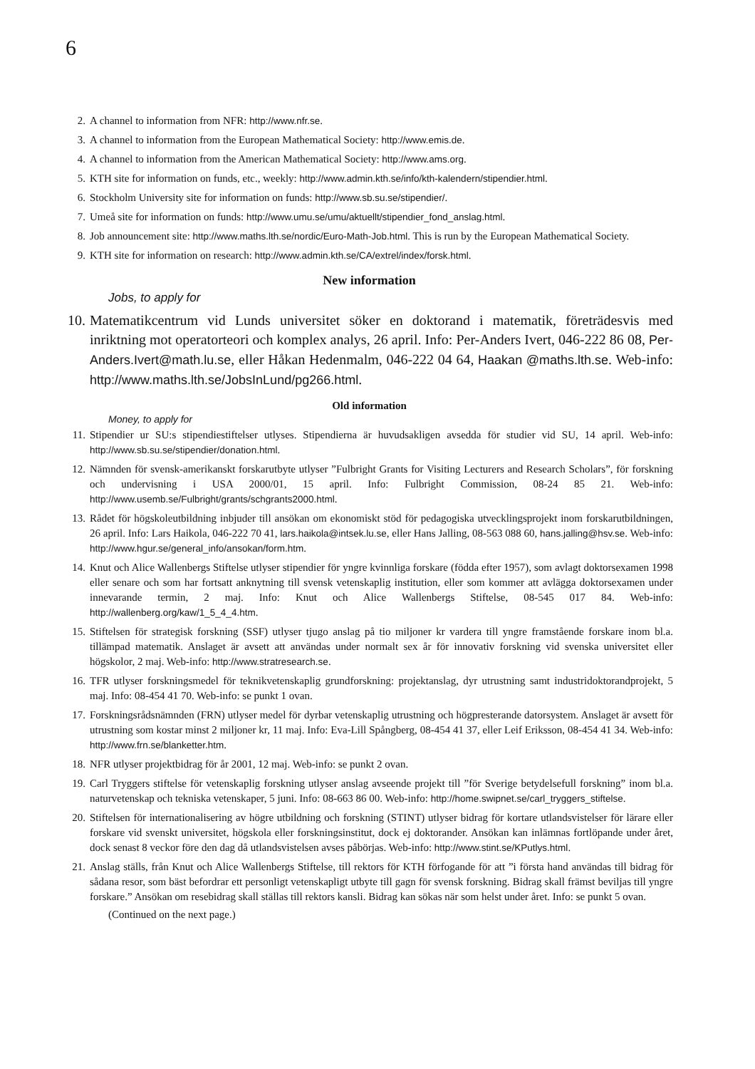6
2. A channel to information from NFR: http://www.nfr.se.
3. A channel to information from the European Mathematical Society: http://www.emis.de.
4. A channel to information from the American Mathematical Society: http://www.ams.org.
5. KTH site for information on funds, etc., weekly: http://www.admin.kth.se/info/kth-kalendern/stipendier.html.
6. Stockholm University site for information on funds: http://www.sb.su.se/stipendier/.
7. Umeå site for information on funds: http://www.umu.se/umu/aktuellt/stipendier_fond_anslag.html.
8. Job announcement site: http://www.maths.lth.se/nordic/Euro-Math-Job.html. This is run by the European Mathematical Society.
9. KTH site for information on research: http://www.admin.kth.se/CA/extrel/index/forsk.html.
New information
Jobs, to apply for
10. Matematikcentrum vid Lunds universitet söker en doktorand i matematik, företrädesvis med inriktning mot operatorteori och komplex analys, 26 april. Info: Per-Anders Ivert, 046-222 86 08, Per-Anders.Ivert@math.lu.se, eller Håkan Hedenmalm, 046-222 04 64, Haakan @maths.lth.se. Web-info: http://www.maths.lth.se/JobsInLund/pg266.html.
Old information
Money, to apply for
11. Stipendier ur SU:s stipendiestiftelser utlyses. Stipendierna är huvudsakligen avsedda för studier vid SU, 14 april. Web-info: http://www.sb.su.se/stipendier/donation.html.
12. Nämnden för svensk-amerikanskt forskarutbyte utlyser ”Fulbright Grants for Visiting Lecturers and Research Scholars”, för forskning och undervisning i USA 2000/01, 15 april. Info: Fulbright Commission, 08-24 85 21. Web-info: http://www.usemb.se/Fulbright/grants/schgrants2000.html.
13. Rådet för högskoleutbildning inbjuder till ansökan om ekonomiskt stöd för pedagogiska utvecklingsprojekt inom forskarutbildningen, 26 april. Info: Lars Haikola, 046-222 70 41, lars.haikola@intsek.lu.se, eller Hans Jalling, 08-563 088 60, hans.jalling@hsv.se. Web-info: http://www.hgur.se/general_info/ansokan/form.htm.
14. Knut och Alice Wallenbergs Stiftelse utlyser stipendier för yngre kvinnliga forskare (födda efter 1957), som avlagt doktorsexamen 1998 eller senare och som har fortsatt anknytning till svensk vetenskaplig institution, eller som kommer att avlägga doktorsexamen under innevarande termin, 2 maj. Info: Knut och Alice Wallenbergs Stiftelse, 08-545 017 84. Web-info: http://wallenberg.org/kaw/1_5_4_4.htm.
15. Stiftelsen för strategisk forskning (SSF) utlyser tjugo anslag på tio miljoner kr vardera till yngre framstående forskare inom bl.a. tillämpad matematik. Anslaget är avsett att användas under normalt sex år för innovativ forskning vid svenska universitet eller högskolor, 2 maj. Web-info: http://www.stratresearch.se.
16. TFR utlyser forskningsmedel för teknikvetenskaplig grundforskning: projektanslag, dyr utrustning samt industridoktorandprojekt, 5 maj. Info: 08-454 41 70. Web-info: se punkt 1 ovan.
17. Forskningsrådsnämnden (FRN) utlyser medel för dyrbar vetenskaplig utrustning och högpresterande datorsystem. Anslaget är avsett för utrustning som kostar minst 2 miljoner kr, 11 maj. Info: Eva-Lill Spångberg, 08-454 41 37, eller Leif Eriksson, 08-454 41 34. Web-info: http://www.frn.se/blanketter.htm.
18. NFR utlyser projektbidrag för år 2001, 12 maj. Web-info: se punkt 2 ovan.
19. Carl Tryggers stiftelse för vetenskaplig forskning utlyser anslag avseende projekt till ”för Sverige betydelsefull forskning” inom bl.a. naturvetenskap och tekniska vetenskaper, 5 juni. Info: 08-663 86 00. Web-info: http://home.swipnet.se/carl_tryggers_stiftelse.
20. Stiftelsen för internationalisering av högre utbildning och forskning (STINT) utlyser bidrag för kortare utlandsvistelser för lärare eller forskare vid svenskt universitet, högskola eller forskningsinstitut, dock ej doktorander. Ansökan kan inlämnas fortlöpande under året, dock senast 8 veckor före den dag då utlandsvistelsen avses påbörjas. Web-info: http://www.stint.se/KPutlys.html.
21. Anslag ställs, från Knut och Alice Wallenbergs Stiftelse, till rektors för KTH förfogande för att ”i första hand användas till bidrag för sådana resor, som bäst befordrar ett personligt vetenskapligt utbyte till gagn för svensk forskning. Bidrag skall främst beviljas till yngre forskare.” Ansökan om resebidrag skall ställas till rektors kansli. Bidrag kan sökas när som helst under året. Info: se punkt 5 ovan.
(Continued on the next page.)